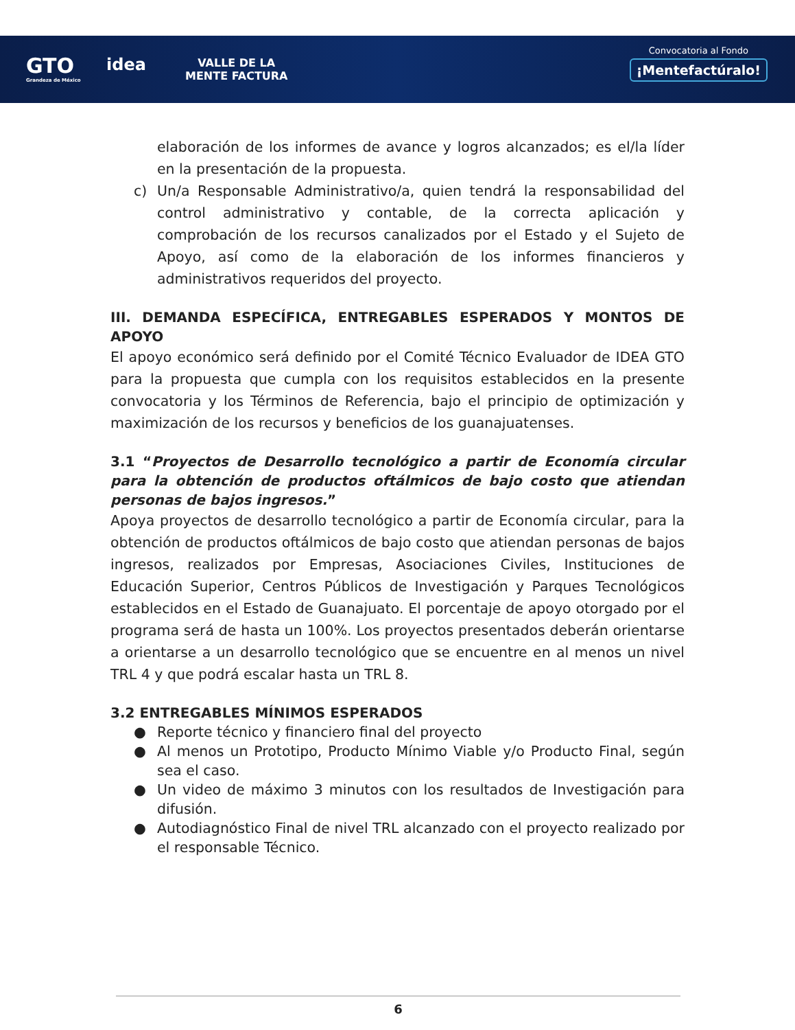GTO
Grandeza de México
idea
VALLE DE LA
MENTE FACTURA
Convocatoria al Fondo
¡Mentefactúralo!
elaboración de los informes de avance y logros alcanzados; es el/la líder en la presentación de la propuesta.
c) Un/a Responsable Administrativo/a, quien tendrá la responsabilidad del control administrativo y contable, de la correcta aplicación y comprobación de los recursos canalizados por el Estado y el Sujeto de Apoyo, así como de la elaboración de los informes financieros y administrativos requeridos del proyecto.
III. DEMANDA ESPECÍFICA, ENTREGABLES ESPERADOS Y MONTOS DE APOYO
El apoyo económico será definido por el Comité Técnico Evaluador de IDEA GTO para la propuesta que cumpla con los requisitos establecidos en la presente convocatoria y los Términos de Referencia, bajo el principio de optimización y maximización de los recursos y beneficios de los guanajuatenses.
3.1 “Proyectos de Desarrollo tecnológico a partir de Economía circular para la obtención de productos oftálmicos de bajo costo que atiendan personas de bajos ingresos.”
Apoya proyectos de desarrollo tecnológico a partir de Economía circular, para la obtención de productos oftálmicos de bajo costo que atiendan personas de bajos ingresos, realizados por Empresas, Asociaciones Civiles, Instituciones de Educación Superior, Centros Públicos de Investigación y Parques Tecnológicos establecidos en el Estado de Guanajuato. El porcentaje de apoyo otorgado por el programa será de hasta un 100%. Los proyectos presentados deberán orientarse a orientarse a un desarrollo tecnológico que se encuentre en al menos un nivel TRL 4 y que podrá escalar hasta un TRL 8.
3.2 ENTREGABLES MÍNIMOS ESPERADOS
● Reporte técnico y financiero final del proyecto
● Al menos un Prototipo, Producto Mínimo Viable y/o Producto Final, según sea el caso.
● Un video de máximo 3 minutos con los resultados de Investigación para difusión.
● Autodiagnóstico Final de nivel TRL alcanzado con el proyecto realizado por el responsable Técnico.
6